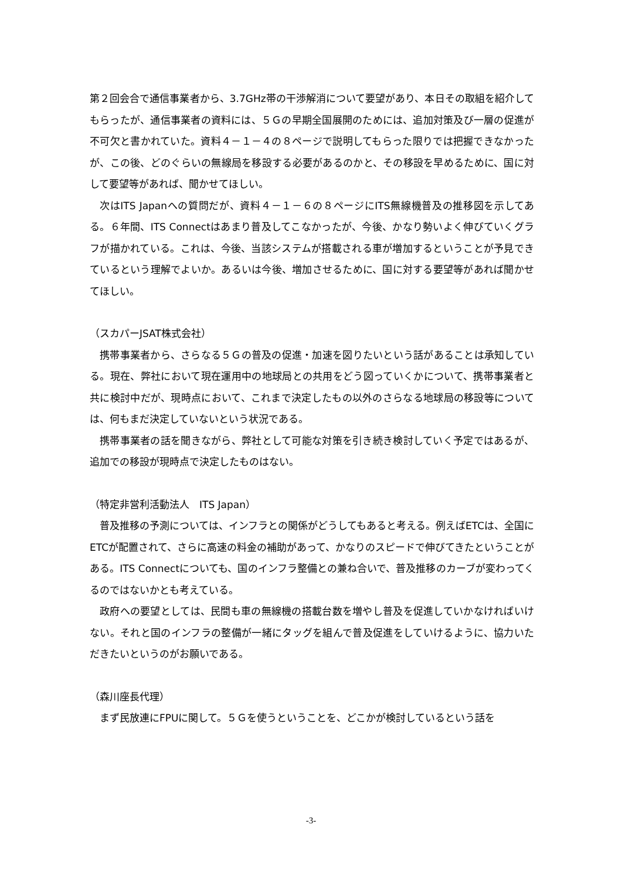第２回会合で通信事業者から、3.7GHz帯の干渉解消について要望があり、本日その取組を紹介してもらったが、通信事業者の資料には、５Ｇの早期全国展開のためには、追加対策及び一層の促進が不可欠と書かれていた。資料４－１－４の８ページで説明してもらった限りでは把握できなかったが、この後、どのぐらいの無線局を移設する必要があるのかと、その移設を早めるために、国に対して要望等があれば、聞かせてほしい。
次はITS Japanへの質問だが、資料４－１－６の８ページにITS無線機普及の推移図を示してある。６年間、ITS Connectはあまり普及してこなかったが、今後、かなり勢いよく伸びていくグラフが描かれている。これは、今後、当該システムが搭載される車が増加するということが予見できているという理解でよいか。あるいは今後、増加させるために、国に対する要望等があれば聞かせてほしい。
（スカパーJSAT株式会社）
携帯事業者から、さらなる５Ｇの普及の促進・加速を図りたいという話があることは承知している。現在、弊社において現在運用中の地球局との共用をどう図っていくかについて、携帯事業者と共に検討中だが、現時点において、これまで決定したもの以外のさらなる地球局の移設等については、何もまだ決定していないという状況である。
携帯事業者の話を聞きながら、弊社として可能な対策を引き続き検討していく予定ではあるが、追加での移設が現時点で決定したものはない。
（特定非営利活動法人　ITS Japan）
普及推移の予測については、インフラとの関係がどうしてもあると考える。例えばETCは、全国にETCが配置されて、さらに高速の料金の補助があって、かなりのスピードで伸びてきたということがある。ITS Connectについても、国のインフラ整備との兼ね合いで、普及推移のカーブが変わってくるのではないかとも考えている。
政府への要望としては、民間も車の無線機の搭載台数を増やし普及を促進していかなければいけない。それと国のインフラの整備が一緒にタッグを組んで普及促進をしていけるように、協力いただきたいというのがお願いである。
（森川座長代理）
まず民放連にFPUに関して。５Ｇを使うということを、どこかが検討しているという話を
-3-